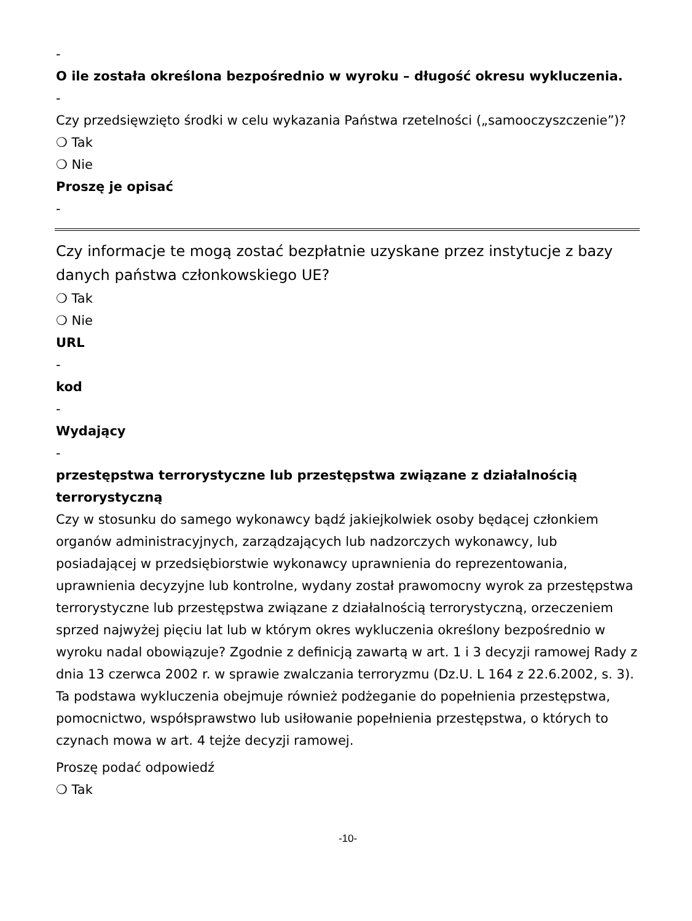-
O ile została określona bezpośrednio w wyroku – długość okresu wykluczenia.
-
Czy przedsięwzięto środki w celu wykazania Państwa rzetelności („samooczyszczenie”)?
❍ Tak
❍ Nie
Proszę je opisać
-
Czy informacje te mogą zostać bezpłatnie uzyskane przez instytucje z bazy danych państwa członkowskiego UE?
❍ Tak
❍ Nie
URL
-
kod
-
Wydający
-
przestępstwa terrorystyczne lub przestępstwa związane z działalnością terrorystyczną
Czy w stosunku do samego wykonawcy bądź jakiejkolwiek osoby będącej członkiem organów administracyjnych, zarządzających lub nadzorczych wykonawcy, lub posiadającej w przedsiębiorstwie wykonawcy uprawnienia do reprezentowania, uprawnienia decyzyjne lub kontrolne, wydany został prawomocny wyrok za przestępstwa terrorystyczne lub przestępstwa związane z działalnością terrorystyczną, orzeczeniem sprzed najwyżej pięciu lat lub w którym okres wykluczenia określony bezpośrednio w wyroku nadal obowiązuje? Zgodnie z definicją zawartą w art. 1 i 3 decyzji ramowej Rady z dnia 13 czerwca 2002 r. w sprawie zwalczania terroryzmu (Dz.U. L 164 z 22.6.2002, s. 3). Ta podstawa wykluczenia obejmuje również podżeganie do popełnienia przestępstwa, pomocnictwo, współsprawstwo lub usiłowanie popełnienia przestępstwa, o których to czynach mowa w art. 4 tejże decyzji ramowej.
Proszę podać odpowiedź
❍ Tak
-10-